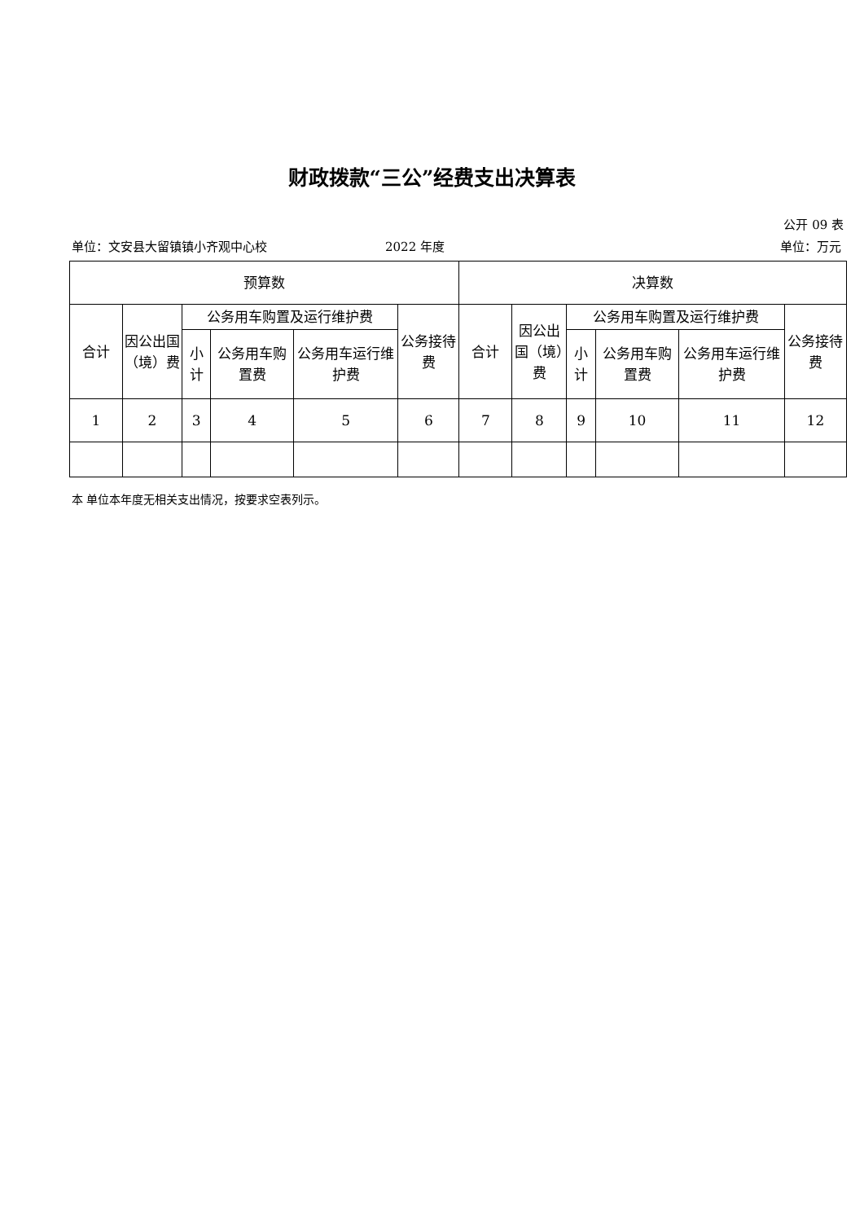财政拨款“三公”经费支出决算表
公开 09 表
单位：文安县大留镇镇小齐观中心校 2022 年度 单位：万元
| 预算数 | | | | | | 决算数 | | | | | |
| --- | --- | --- | --- | --- | --- | --- | --- | --- | --- | --- | --- |
| 合计 | 因公出国（境）费 | 公务用车购置及运行维护费 | | | 公务接待费 | 合计 | 因公出国（境）费 | 公务用车购置及运行维护费 | | | 公务接待费 |
| | | 小计 | 公务用车购置费 | 公务用车运行维护费 | | | | 小计 | 公务用车购置费 | 公务用车运行维护费 | |
| 1 | 2 | 3 | 4 | 5 | 6 | 7 | 8 | 9 | 10 | 11 | 12 |
本 单位本年度无相关支出情况，按要求空表列示。